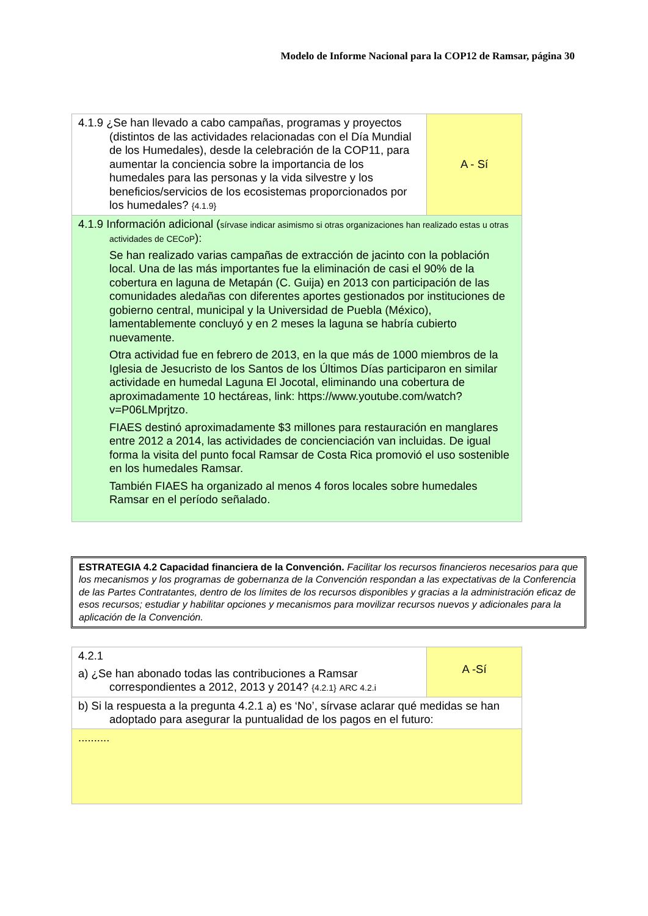Modelo de Informe Nacional para la COP12 de Ramsar, página 30
| 4.1.9 ¿Se han llevado a cabo campañas, programas y proyectos (distintos de las actividades relacionadas con el Día Mundial de los Humedales), desde la celebración de la COP11, para aumentar la conciencia sobre la importancia de los humedales para las personas y la vida silvestre y los beneficios/servicios de los ecosistemas proporcionados por los humedales? {4.1.9} | A - Sí |
| 4.1.9 Información adicional ( sírvase indicar asimismo si otras organizaciones han realizado estas u otras actividades de CECoP ): Se han realizado varias campañas de extracción de jacinto con la población local. Una de las más importantes fue la eliminación de casi el 90% de la cobertura en laguna de Metapán (C. Guija) en 2013 con participación de las comunidades aledañas con diferentes aportes gestionados por instituciones de gobierno central, municipal y la Universidad de Puebla (México), lamentablemente concluyó y en 2 meses la laguna se habría cubierto nuevamente. Otra actividad fue en febrero de 2013, en la que más de 1000 miembros de la Iglesia de Jesucristo de los Santos de los Últimos Días participaron en similar actividade en humedal Laguna El Jocotal, eliminando una cobertura de aproximadamente 10 hectáreas, link: https://www.youtube.com/watch?v=P06LMprjtzo. FIAES destinó aproximadamente $3 millones para restauración en manglares entre 2012 a 2014, las actividades de concienciación van incluidas. De igual forma la visita del punto focal Ramsar de Costa Rica promovió el uso sostenible en los humedales Ramsar. También FIAES ha organizado al menos 4 foros locales sobre humedales Ramsar en el período señalado. | |
ESTRATEGIA 4.2 Capacidad financiera de la Convención. Facilitar los recursos financieros necesarios para que los mecanismos y los programas de gobernanza de la Convención respondan a las expectativas de la Conferencia de las Partes Contratantes, dentro de los límites de los recursos disponibles y gracias a la administración eficaz de esos recursos; estudiar y habilitar opciones y mecanismos para movilizar recursos nuevos y adicionales para la aplicación de la Convención.
| 4.2.1 a) ¿Se han abonado todas las contribuciones a Ramsar correspondientes a 2012, 2013 y 2014? {4.2.1} ARC 4.2.i | A -Sí |
| b) Si la respuesta a la pregunta 4.2.1 a) es ‘No’, sírvase aclarar qué medidas se han adoptado para asegurar la puntualidad de los pagos en el futuro: | |
| .......... | |